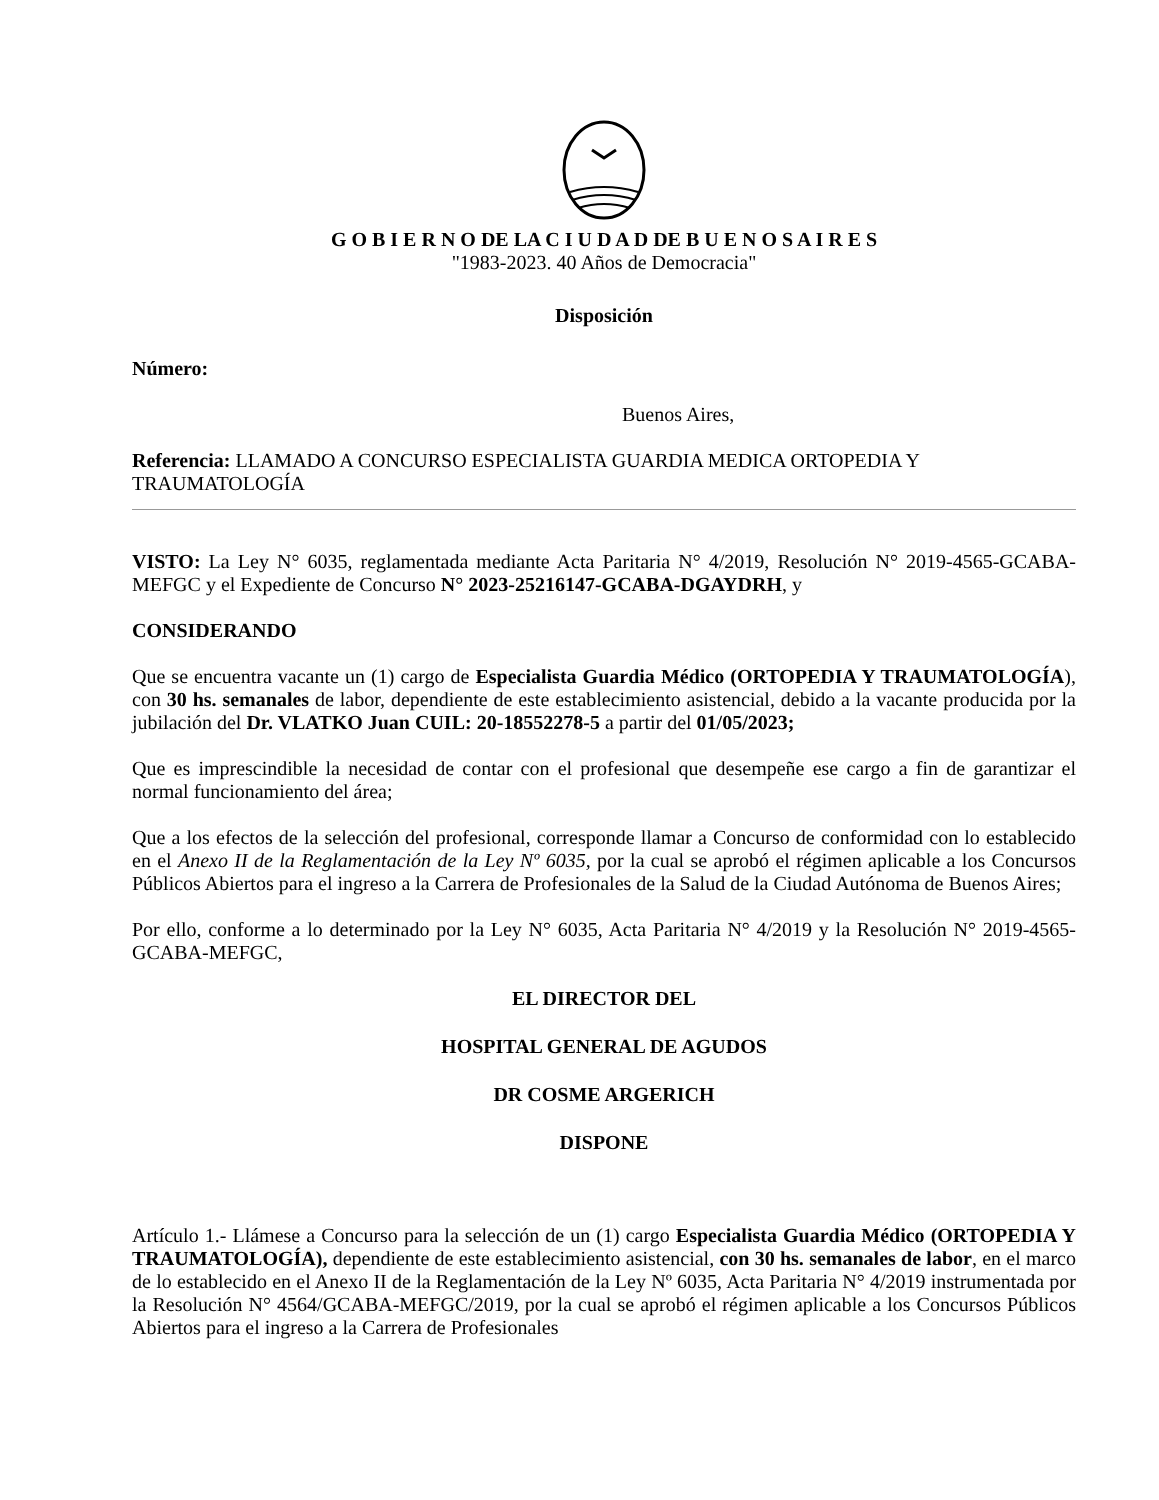G O B I E R N O DE LA C I U D A D DE B U E N O S A I R E S
"1983-2023. 40 Años de Democracia"
Disposición
Número:
Buenos Aires,
Referencia: LLAMADO A CONCURSO ESPECIALISTA GUARDIA MEDICA ORTOPEDIA Y TRAUMATOLOGÍA
VISTO: La Ley N° 6035, reglamentada mediante Acta Paritaria N° 4/2019, Resolución N° 2019-4565-GCABA-MEFGC y el Expediente de Concurso N° 2023-25216147-GCABA-DGAYDRH, y
CONSIDERANDO
Que se encuentra vacante un (1) cargo de Especialista Guardia Médico (ORTOPEDIA Y TRAUMATOLOGÍA), con 30 hs. semanales de labor, dependiente de este establecimiento asistencial, debido a la vacante producida por la jubilación del Dr. VLATKO Juan CUIL: 20-18552278-5 a partir del 01/05/2023;
Que es imprescindible la necesidad de contar con el profesional que desempeñe ese cargo a fin de garantizar el normal funcionamiento del área;
Que a los efectos de la selección del profesional, corresponde llamar a Concurso de conformidad con lo establecido en el Anexo II de la Reglamentación de la Ley Nº 6035, por la cual se aprobó el régimen aplicable a los Concursos Públicos Abiertos para el ingreso a la Carrera de Profesionales de la Salud de la Ciudad Autónoma de Buenos Aires;
Por ello, conforme a lo determinado por la Ley N° 6035, Acta Paritaria N° 4/2019 y la Resolución N° 2019-4565-GCABA-MEFGC,
EL DIRECTOR DEL
HOSPITAL GENERAL DE AGUDOS
DR COSME ARGERICH
DISPONE
Artículo 1.- Llámese a Concurso para la selección de un (1) cargo Especialista Guardia Médico (ORTOPEDIA Y TRAUMATOLOGÍA), dependiente de este establecimiento asistencial, con 30 hs. semanales de labor, en el marco de lo establecido en el Anexo II de la Reglamentación de la Ley Nº 6035, Acta Paritaria N° 4/2019 instrumentada por la Resolución N° 4564/GCABA-MEFGC/2019, por la cual se aprobó el régimen aplicable a los Concursos Públicos Abiertos para el ingreso a la Carrera de Profesionales